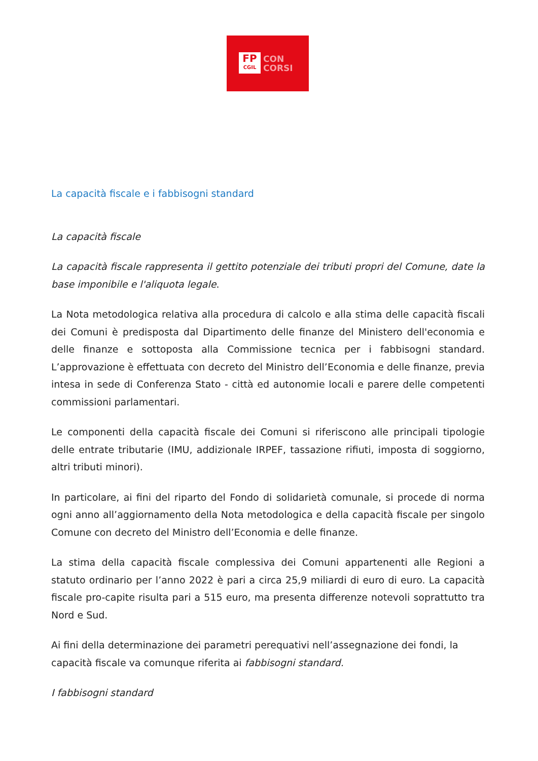FP
CGIL
CON
CORSI
La capacità fiscale e i fabbisogni standard
La capacità fiscale
La capacità fiscale rappresenta il gettito potenziale dei tributi propri del Comune, date la base imponibile e l'aliquota legale.
La Nota metodologica relativa alla procedura di calcolo e alla stima delle capacità fiscali dei Comuni è predisposta dal Dipartimento delle finanze del Ministero dell'economia e delle finanze e sottoposta alla Commissione tecnica per i fabbisogni standard. L’approvazione è effettuata con decreto del Ministro dell’Economia e delle finanze, previa intesa in sede di Conferenza Stato - città ed autonomie locali e parere delle competenti commissioni parlamentari.
Le componenti della capacità fiscale dei Comuni si riferiscono alle principali tipologie delle entrate tributarie (IMU, addizionale IRPEF, tassazione rifiuti, imposta di soggiorno, altri tributi minori).
In particolare, ai fini del riparto del Fondo di solidarietà comunale, si procede di norma ogni anno all’aggiornamento della Nota metodologica e della capacità fiscale per singolo Comune con decreto del Ministro dell’Economia e delle finanze.
La stima della capacità fiscale complessiva dei Comuni appartenenti alle Regioni a statuto ordinario per l’anno 2022 è pari a circa 25,9 miliardi di euro di euro. La capacità fiscale pro-capite risulta pari a 515 euro, ma presenta differenze notevoli soprattutto tra Nord e Sud.
Ai fini della determinazione dei parametri perequativi nell’assegnazione dei fondi, la capacità fiscale va comunque riferita ai fabbisogni standard.
I fabbisogni standard